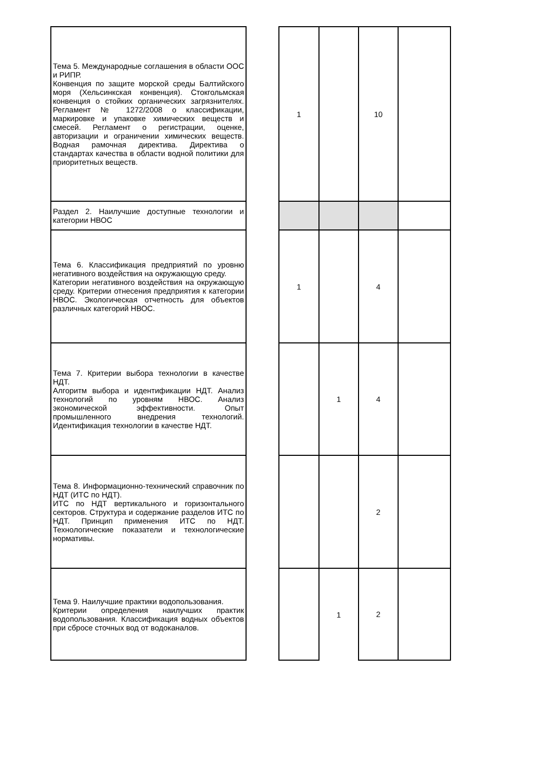| Тема 5. Международные соглашения в области ООС и РИПР. Конвенция по защите морской среды Балтийского моря (Хельсинкская конвенция). Стокгольмская конвенция о стойких органических загрязнителях. Регламент № 1272/2008 о классификации, маркировке и упаковке химических веществ и смесей. Регламент о регистрации, оценке, авторизации и ограничении химических веществ. Водная рамочная директива. Директива о стандартах качества в области водной политики для приоритетных веществ. | | 1 | | 10 | |
| Раздел 2. Наилучшие доступные технологии и категории НВОС | | | | | |
| Тема 6. Классификация предприятий по уровню негативного воздействия на окружающую среду. Категории негативного воздействия на окружающую среду. Критерии отнесения предприятия к категории НВОС. Экологическая отчетность для объектов различных категорий НВОС. | | 1 | | 4 | |
| Тема 7. Критерии выбора технологии в качестве НДТ. Алгоритм выбора и идентификации НДТ. Анализ технологий по уровням НВОС. Анализ экономической эффективности. Опыт промышленного внедрения технологий. Идентификация технологии в качестве НДТ. | | | 1 | 4 | |
| Тема 8. Информационно-технический справочник по НДТ (ИТС по НДТ). ИТС по НДТ вертикального и горизонтального секторов. Структура и содержание разделов ИТС по НДТ. Принцип применения ИТС по НДТ. Технологические показатели и технологические нормативы. | | | | 2 | |
| Тема 9. Наилучшие практики водопользования. Критерии определения наилучших практик водопользования. Классификация водных объектов при сбросе сточных вод от водоканалов. | | | 1 | 2 | |